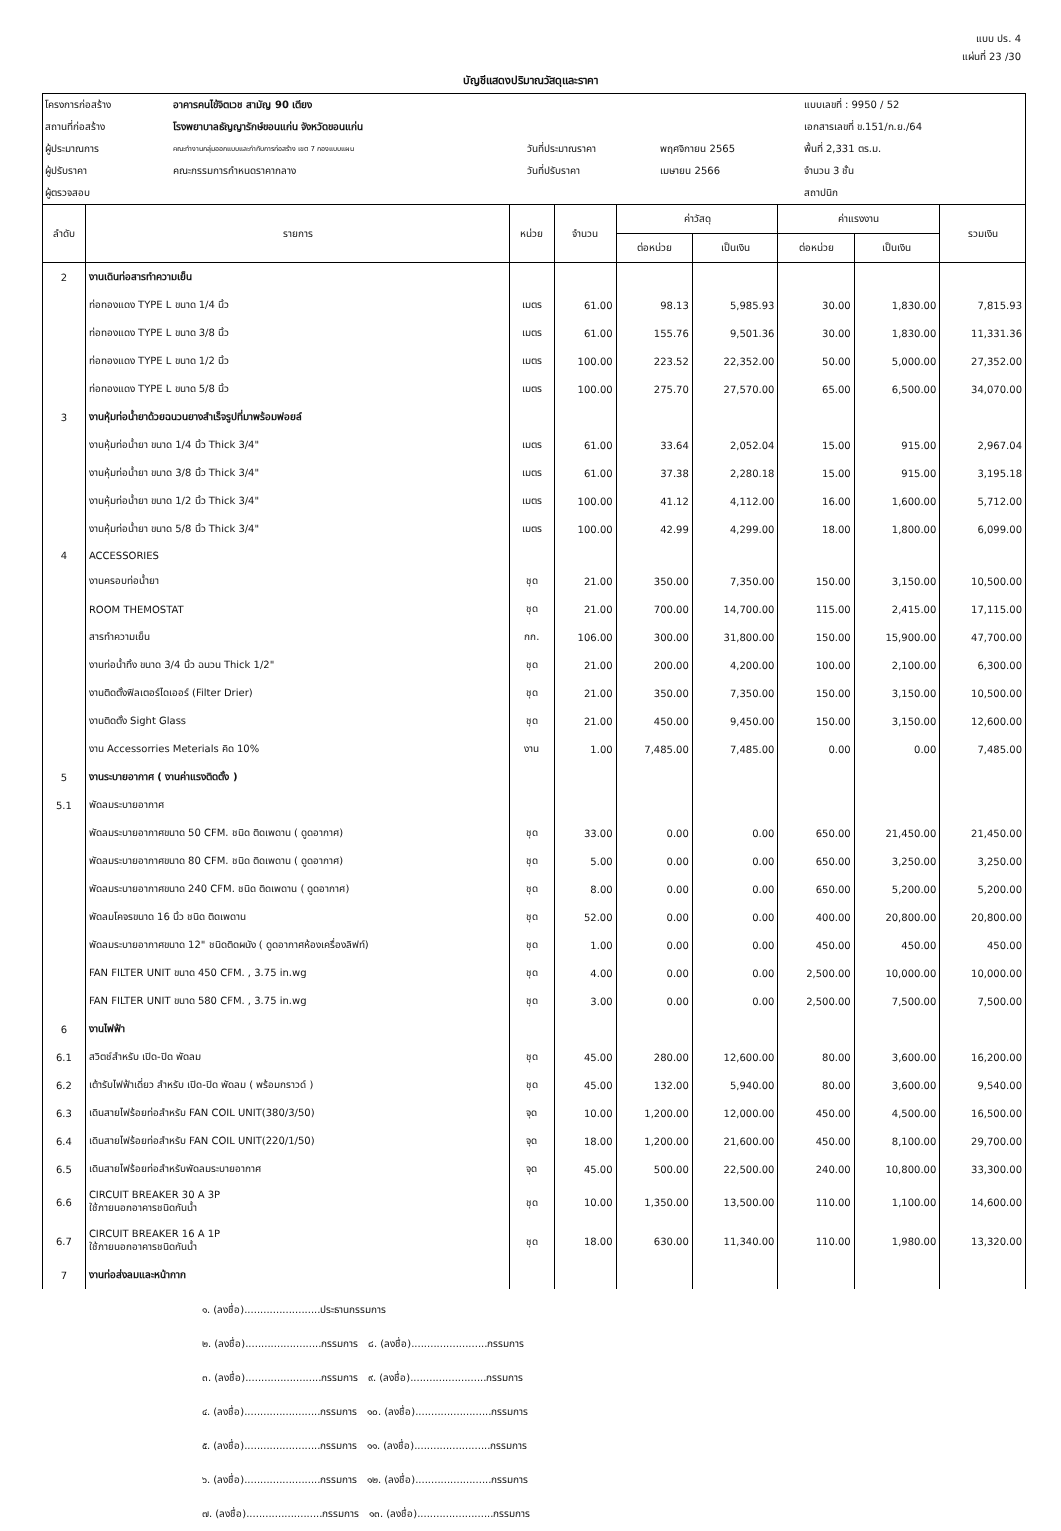แบบ ปร. 4
แผ่นที่ 23 /30
บัญชีแสดงปริมาณวัสดุและราคา
| โครงการก่อสร้าง | อาคารคนไข้จิตเวช สามัญ 90 เตียง | | | แบบเลขที่ : 9950 / 52 |
| สถานที่ก่อสร้าง | โรงพยาบาลธัญญารักษ์ขอนแก่น จังหวัดขอนแก่น | | | เอกสารเลขที่ ข.151/ก.ย./64 |
| ผู้ประมาณการ | คณะทำงานกลุ่มออกแบบและกำกับการก่อสร้าง เขต 7 กองแบบแผน | วันที่ประมาณราคา | พฤศจิกายน 2565 | พื้นที่ 2,331 ตร.ม. |
| ผู้ปรับราคา | คณะกรรมการกำหนดราคากลาง | วันที่ปรับราคา | เมษายน 2566 | จำนวน 3 ชั้น |
| ผู้ตรวจสอบ | | | | สถาปนิก |
| ลำดับ | รายการ | หน่วย | จำนวน | ค่าวัสดุ | | ค่าแรงงาน | | รวมเงิน |
| --- | --- | --- | --- | --- | --- | --- | --- | --- |
| | | | | ต่อหน่วย | เป็นเงิน | ต่อหน่วย | เป็นเงิน | |
| 2 | งานเดินท่อสารทำความเย็น | | | | | | | |
| | ท่อทองแดง TYPE L ขนาด 1/4 นิ้ว | เมตร | 61.00 | 98.13 | 5,985.93 | 30.00 | 1,830.00 | 7,815.93 |
| | ท่อทองแดง TYPE L ขนาด 3/8 นิ้ว | เมตร | 61.00 | 155.76 | 9,501.36 | 30.00 | 1,830.00 | 11,331.36 |
| | ท่อทองแดง TYPE L ขนาด 1/2 นิ้ว | เมตร | 100.00 | 223.52 | 22,352.00 | 50.00 | 5,000.00 | 27,352.00 |
| | ท่อทองแดง TYPE L ขนาด 5/8 นิ้ว | เมตร | 100.00 | 275.70 | 27,570.00 | 65.00 | 6,500.00 | 34,070.00 |
| 3 | งานหุ้มท่อน้ำยาด้วยฉนวนยางสำเร็จรูปที่มาพร้อมฟอยล์ | | | | | | | |
| | งานหุ้มท่อน้ำยา ขนาด 1/4 นิ้ว Thick 3/4" | เมตร | 61.00 | 33.64 | 2,052.04 | 15.00 | 915.00 | 2,967.04 |
| | งานหุ้มท่อน้ำยา ขนาด 3/8 นิ้ว Thick 3/4" | เมตร | 61.00 | 37.38 | 2,280.18 | 15.00 | 915.00 | 3,195.18 |
| | งานหุ้มท่อน้ำยา ขนาด 1/2 นิ้ว Thick 3/4" | เมตร | 100.00 | 41.12 | 4,112.00 | 16.00 | 1,600.00 | 5,712.00 |
| | งานหุ้มท่อน้ำยา ขนาด 5/8 นิ้ว Thick 3/4" | เมตร | 100.00 | 42.99 | 4,299.00 | 18.00 | 1,800.00 | 6,099.00 |
| 4 | ACCESSORIES | | | | | | | |
| | งานครอบท่อน้ำยา | ชุด | 21.00 | 350.00 | 7,350.00 | 150.00 | 3,150.00 | 10,500.00 |
| | ROOM THEMOSTAT | ชุด | 21.00 | 700.00 | 14,700.00 | 115.00 | 2,415.00 | 17,115.00 |
| | สารทำความเย็น | กก. | 106.00 | 300.00 | 31,800.00 | 150.00 | 15,900.00 | 47,700.00 |
| | งานท่อน้ำทิ้ง ขนาด 3/4 นิ้ว ฉนวน Thick 1/2" | ชุด | 21.00 | 200.00 | 4,200.00 | 100.00 | 2,100.00 | 6,300.00 |
| | งานติดตั้งฟิลเตอร์ไดเออร์ (Filter Drier) | ชุด | 21.00 | 350.00 | 7,350.00 | 150.00 | 3,150.00 | 10,500.00 |
| | งานติดตั้ง Sight Glass | ชุด | 21.00 | 450.00 | 9,450.00 | 150.00 | 3,150.00 | 12,600.00 |
| | งาน Accessorries Meterials คิด 10% | งาน | 1.00 | 7,485.00 | 7,485.00 | 0.00 | 0.00 | 7,485.00 |
| 5 | งานระบายอากาศ ( งานค่าแรงติดตั้ง ) | | | | | | | |
| 5.1 | พัดลมระบายอากาศ | | | | | | | |
| | พัดลมระบายอากาศขนาด 50 CFM. ชนิด ติดเพดาน ( ดูดอากาศ) | ชุด | 33.00 | 0.00 | 0.00 | 650.00 | 21,450.00 | 21,450.00 |
| | พัดลมระบายอากาศขนาด 80 CFM. ชนิด ติดเพดาน ( ดูดอากาศ) | ชุด | 5.00 | 0.00 | 0.00 | 650.00 | 3,250.00 | 3,250.00 |
| | พัดลมระบายอากาศขนาด 240 CFM. ชนิด ติดเพดาน ( ดูดอากาศ) | ชุด | 8.00 | 0.00 | 0.00 | 650.00 | 5,200.00 | 5,200.00 |
| | พัดลมโคจรขนาด 16 นิ้ว ชนิด ติดเพดาน | ชุด | 52.00 | 0.00 | 0.00 | 400.00 | 20,800.00 | 20,800.00 |
| | พัดลมระบายอากาศขนาด 12" ชนิดติดผนัง ( ดูดอากาศห้องเครื่องลิฟท์) | ชุด | 1.00 | 0.00 | 0.00 | 450.00 | 450.00 | 450.00 |
| | FAN FILTER UNIT ขนาด 450 CFM. , 3.75 in.wg | ชุด | 4.00 | 0.00 | 0.00 | 2,500.00 | 10,000.00 | 10,000.00 |
| | FAN FILTER UNIT ขนาด 580 CFM. , 3.75 in.wg | ชุด | 3.00 | 0.00 | 0.00 | 2,500.00 | 7,500.00 | 7,500.00 |
| 6 | งานไฟฟ้า | | | | | | | |
| 6.1 | สวิตช์สำหรับ เปิด-ปิด พัดลม | ชุด | 45.00 | 280.00 | 12,600.00 | 80.00 | 3,600.00 | 16,200.00 |
| 6.2 | เต้ารับไฟฟ้าเดี่ยว สำหรับ เปิด-ปิด พัดลม ( พร้อมกราวด์ ) | ชุด | 45.00 | 132.00 | 5,940.00 | 80.00 | 3,600.00 | 9,540.00 |
| 6.3 | เดินสายไฟร้อยท่อสำหรับ FAN COIL UNIT(380/3/50) | จุด | 10.00 | 1,200.00 | 12,000.00 | 450.00 | 4,500.00 | 16,500.00 |
| 6.4 | เดินสายไฟร้อยท่อสำหรับ FAN COIL UNIT(220/1/50) | จุด | 18.00 | 1,200.00 | 21,600.00 | 450.00 | 8,100.00 | 29,700.00 |
| 6.5 | เดินสายไฟร้อยท่อสำหรับพัดลมระบายอากาศ | จุด | 45.00 | 500.00 | 22,500.00 | 240.00 | 10,800.00 | 33,300.00 |
| 6.6 | CIRCUIT BREAKER 30 A 3P ใช้ภายนอกอาคารชนิดกันน้ำ | ชุด | 10.00 | 1,350.00 | 13,500.00 | 110.00 | 1,100.00 | 14,600.00 |
| 6.7 | CIRCUIT BREAKER 16 A 1P ใช้ภายนอกอาคารชนิดกันน้ำ | ชุด | 18.00 | 630.00 | 11,340.00 | 110.00 | 1,980.00 | 13,320.00 |
| 7 | งานท่อส่งลมและหน้ากาก | | | | | | | |
๑. (ลงชื่อ)........................ประธานกรรมการ
๒. (ลงชื่อ)........................กรรมการ ๘. (ลงชื่อ)........................กรรมการ
๓. (ลงชื่อ)........................กรรมการ ๙. (ลงชื่อ)........................กรรมการ
๔. (ลงชื่อ)........................กรรมการ ๑๐. (ลงชื่อ)........................กรรมการ
๕. (ลงชื่อ)........................กรรมการ ๑๑. (ลงชื่อ)........................กรรมการ
๖. (ลงชื่อ)........................กรรมการ ๑๒. (ลงชื่อ)........................กรรมการ
๗. (ลงชื่อ)........................กรรมการ ๑๓. (ลงชื่อ)........................กรรมการ